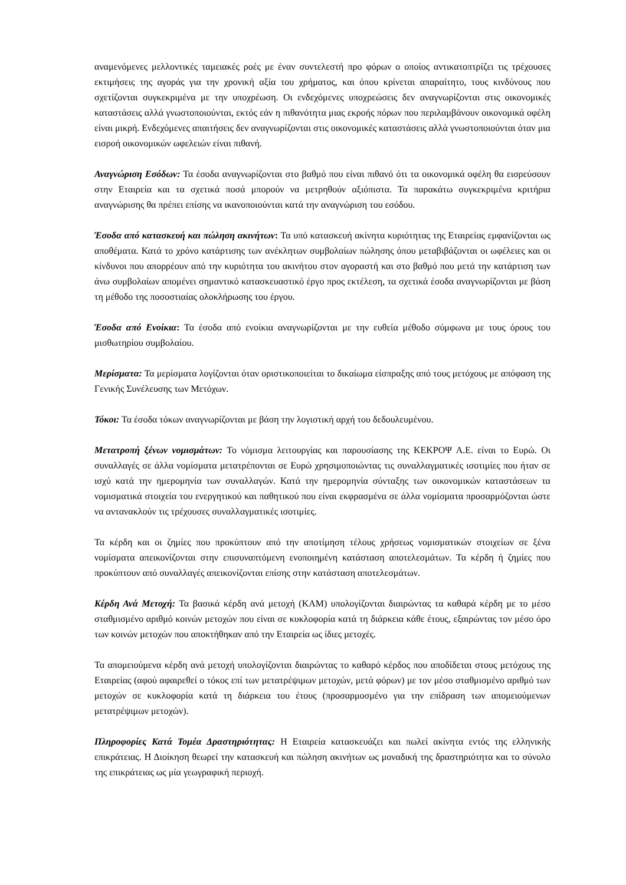αναμενόμενες μελλοντικές ταμειακές ροές με έναν συντελεστή προ φόρων ο οποίος αντικατοπτρίζει τις τρέχουσες εκτιμήσεις της αγοράς για την χρονική αξία του χρήματος, και όπου κρίνεται απαραίτητο, τους κινδύνους που σχετίζονται συγκεκριμένα με την υποχρέωση. Οι ενδεχόμενες υποχρεώσεις δεν αναγνωρίζονται στις οικονομικές καταστάσεις αλλά γνωστοποιούνται, εκτός εάν η πιθανότητα μιας εκροής πόρων που περιλαμβάνουν οικονομικά οφέλη είναι μικρή. Ενδεχόμενες απαιτήσεις δεν αναγνωρίζονται στις οικονομικές καταστάσεις αλλά γνωστοποιούνται όταν μια εισροή οικονομικών ωφελειών είναι πιθανή.
Αναγνώριση Εσόδων: Τα έσοδα αναγνωρίζονται στο βαθμό που είναι πιθανό ότι τα οικονομικά οφέλη θα εισρεύσουν στην Εταιρεία και τα σχετικά ποσά μπορούν να μετρηθούν αξιόπιστα. Τα παρακάτω συγκεκριμένα κριτήρια αναγνώρισης θα πρέπει επίσης να ικανοποιούνται κατά την αναγνώριση του εσόδου.
Έσοδα από κατασκευή και πώληση ακινήτων: Τα υπό κατασκευή ακίνητα κυριότητας της Εταιρείας εμφανίζονται ως αποθέματα. Κατά το χρόνο κατάρτισης των ανέκλητων συμβολαίων πώλησης όπου μεταβιβάζονται οι ωφέλειες και οι κίνδυνοι που απορρέουν από την κυριότητα του ακινήτου στον αγοραστή και στο βαθμό που μετά την κατάρτιση των άνω συμβολαίων απομένει σημαντικό κατασκευαστικό έργο προς εκτέλεση, τα σχετικά έσοδα αναγνωρίζονται με βάση τη μέθοδο της ποσοστιαίας ολοκλήρωσης του έργου.
Έσοδα από Ενοίκια: Τα έσοδα από ενοίκια αναγνωρίζονται με την ευθεία μέθοδο σύμφωνα με τους όρους του μισθωτηρίου συμβολαίου.
Μερίσματα: Τα μερίσματα λογίζονται όταν οριστικοποιείται το δικαίωμα είσπραξης από τους μετόχους με απόφαση της Γενικής Συνέλευσης των Μετόχων.
Τόκοι: Τα έσοδα τόκων αναγνωρίζονται με βάση την λογιστική αρχή του δεδουλευμένου.
Μετατροπή ξένων νομισμάτων: Το νόμισμα λειτουργίας και παρουσίασης της ΚΕΚΡΟΨ Α.Ε. είναι το Ευρώ. Οι συναλλαγές σε άλλα νομίσματα μετατρέπονται σε Ευρώ χρησιμοποιώντας τις συναλλαγματικές ισοτιμίες που ήταν σε ισχύ κατά την ημερομηνία των συναλλαγών. Κατά την ημερομηνία σύνταξης των οικονομικών καταστάσεων τα νομισματικά στοιχεία του ενεργητικού και παθητικού που είναι εκφρασμένα σε άλλα νομίσματα προσαρμόζονται ώστε να αντανακλούν τις τρέχουσες συναλλαγματικές ισοτιμίες.
Τα κέρδη και οι ζημίες που προκύπτουν από την αποτίμηση τέλους χρήσεως νομισματικών στοιχείων σε ξένα νομίσματα απεικονίζονται στην επισυναπτόμενη ενοποιημένη κατάσταση αποτελεσμάτων. Τα κέρδη ή ζημίες που προκύπτουν από συναλλαγές απεικονίζονται επίσης στην κατάσταση αποτελεσμάτων.
Κέρδη Ανά Μετοχή: Τα βασικά κέρδη ανά μετοχή (ΚΑΜ) υπολογίζονται διαιρώντας τα καθαρά κέρδη με το μέσο σταθμισμένο αριθμό κοινών μετοχών που είναι σε κυκλοφορία κατά τη διάρκεια κάθε έτους, εξαιρώντας τον μέσο όρο των κοινών μετοχών που αποκτήθηκαν από την Εταιρεία ως ίδιες μετοχές.
Τα απομειούμενα κέρδη ανά μετοχή υπολογίζονται διαιρώντας το καθαρό κέρδος που αποδίδεται στους μετόχους της Εταιρείας (αφού αφαιρεθεί ο τόκος επί των μετατρέψιμων μετοχών, μετά φόρων) με τον μέσο σταθμισμένο αριθμό των μετοχών σε κυκλοφορία κατά τη διάρκεια του έτους (προσαρμοσμένο για την επίδραση των απομειούμενων μετατρέψιμων μετοχών).
Πληροφορίες Κατά Τομέα Δραστηριότητας: Η Εταιρεία κατασκευάζει και πωλεί ακίνητα εντός της ελληνικής επικράτειας. Η Διοίκηση θεωρεί την κατασκευή και πώληση ακινήτων ως μοναδική της δραστηριότητα και το σύνολο της επικράτειας ως μία γεωγραφική περιοχή.